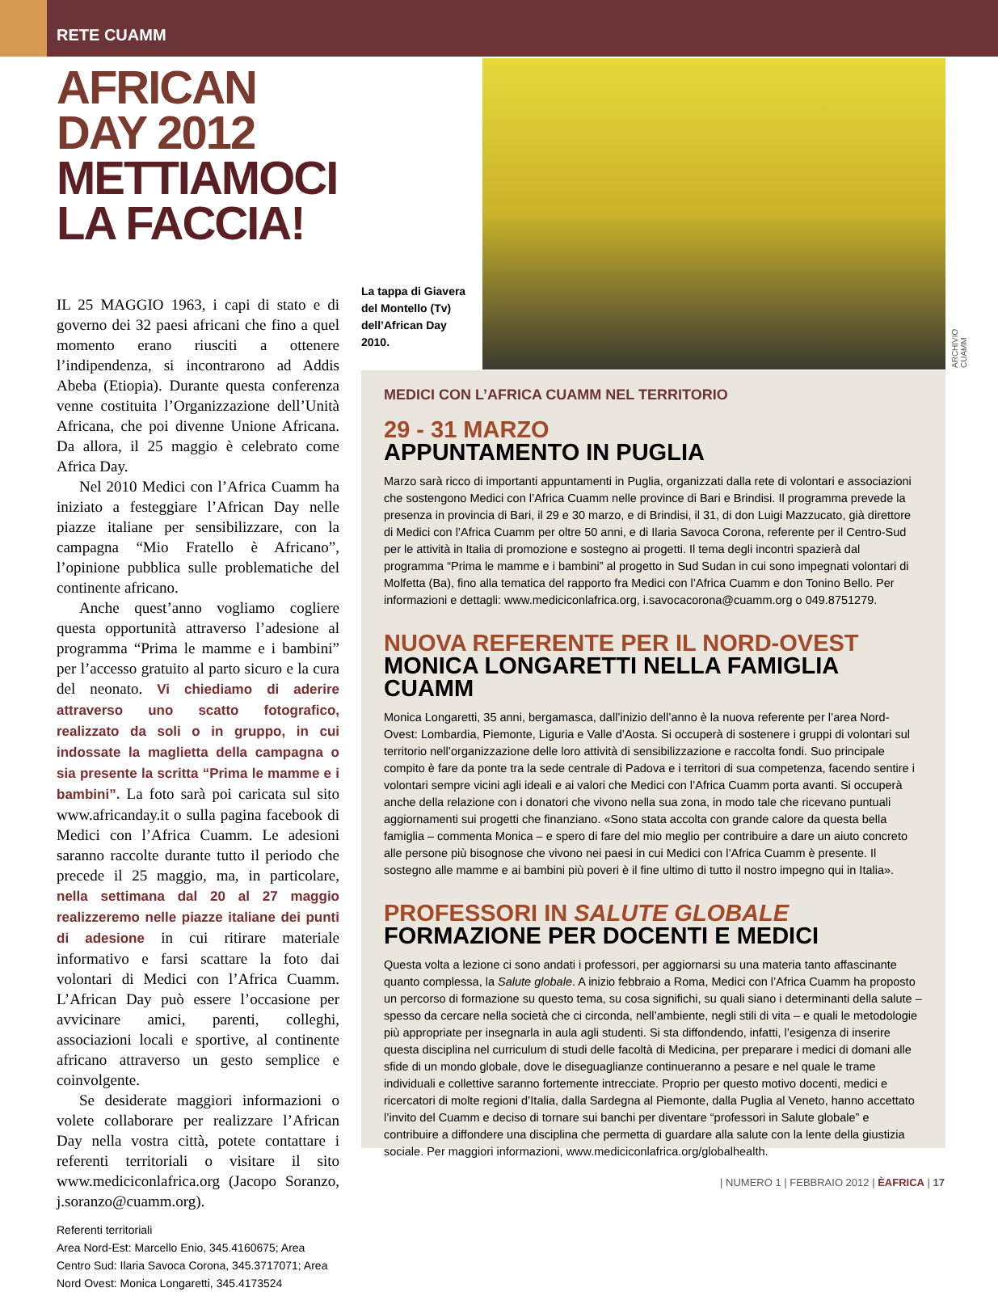RETE CUAMM
AFRICAN DAY 2012
METTIAMOCI LA FACCIA!
IL 25 MAGGIO 1963, i capi di stato e di governo dei 32 paesi africani che fino a quel momento erano riusciti a ottenere l’indipendenza, si incontrarono ad Addis Abeba (Etiopia). Durante questa conferenza venne costituita l’Organizzazione dell’Unità Africana, che poi divenne Unione Africana. Da allora, il 25 maggio è celebrato come Africa Day.
Nel 2010 Medici con l’Africa Cuamm ha iniziato a festeggiare l’African Day nelle piazze italiane per sensibilizzare, con la campagna “Mio Fratello è Africano”, l’opinione pubblica sulle problematiche del continente africano.
Anche quest’anno vogliamo cogliere questa opportunità attraverso l’adesione al programma “Prima le mamme e i bambini” per l’accesso gratuito al parto sicuro e la cura del neonato. Vi chiediamo di aderire attraverso uno scatto fotografico, realizzato da soli o in gruppo, in cui indossate la maglietta della campagna o sia presente la scritta “Prima le mamme e i bambini”. La foto sarà poi caricata sul sito www.africanday.it o sulla pagina facebook di Medici con l’Africa Cuamm. Le adesioni saranno raccolte durante tutto il periodo che precede il 25 maggio, ma, in particolare, nella settimana dal 20 al 27 maggio realizzeremo nelle piazze italiane dei punti di adesione in cui ritirare materiale informativo e farsi scattare la foto dai volontari di Medici con l’Africa Cuamm. L’African Day può essere l’occasione per avvicinare amici, parenti, colleghi, associazioni locali e sportive, al continente africano attraverso un gesto semplice e coinvolgente.
Se desiderate maggiori informazioni o volete collaborare per realizzare l’African Day nella vostra città, potete contattare i referenti territoriali o visitare il sito www.mediciconlafrica.org (Jacopo Soranzo, j.soranzo@cuamm.org).
Referenti territoriali
Area Nord-Est: Marcello Enio, 345.4160675; Area Centro Sud: Ilaria Savoca Corona, 345.3717071; Area Nord Ovest: Monica Longaretti, 345.4173524
La tappa di Giavera del Montello (Tv) dell’African Day 2010.
ARCHIVIO CUAMM
MEDICI CON L’AFRICA CUAMM NEL TERRITORIO
29 - 31 MARZO
APPUNTAMENTO IN PUGLIA
Marzo sarà ricco di importanti appuntamenti in Puglia, organizzati dalla rete di volontari e associazioni che sostengono Medici con l’Africa Cuamm nelle province di Bari e Brindisi. Il programma prevede la presenza in provincia di Bari, il 29 e 30 marzo, e di Brindisi, il 31, di don Luigi Mazzucato, già direttore di Medici con l’Africa Cuamm per oltre 50 anni, e di Ilaria Savoca Corona, referente per il Centro-Sud per le attività in Italia di promozione e sostegno ai progetti. Il tema degli incontri spazierà dal programma “Prima le mamme e i bambini” al progetto in Sud Sudan in cui sono impegnati volontari di Molfetta (Ba), fino alla tematica del rapporto fra Medici con l’Africa Cuamm e don Tonino Bello. Per informazioni e dettagli: www.mediciconlafrica.org, i.savocacorona@cuamm.org o 049.8751279.
NUOVA REFERENTE PER IL NORD-OVEST
MONICA LONGARETTI NELLA FAMIGLIA CUAMM
Monica Longaretti, 35 anni, bergamasca, dall’inizio dell’anno è la nuova referente per l’area Nord-Ovest: Lombardia, Piemonte, Liguria e Valle d’Aosta. Si occuperà di sostenere i gruppi di volontari sul territorio nell’organizzazione delle loro attività di sensibilizzazione e raccolta fondi. Suo principale compito è fare da ponte tra la sede centrale di Padova e i territori di sua competenza, facendo sentire i volontari sempre vicini agli ideali e ai valori che Medici con l’Africa Cuamm porta avanti. Si occuperà anche della relazione con i donatori che vivono nella sua zona, in modo tale che ricevano puntuali aggiornamenti sui progetti che finanziano. «Sono stata accolta con grande calore da questa bella famiglia – commenta Monica – e spero di fare del mio meglio per contribuire a dare un aiuto concreto alle persone più bisognose che vivono nei paesi in cui Medici con l’Africa Cuamm è presente. Il sostegno alle mamme e ai bambini più poveri è il fine ultimo di tutto il nostro impegno qui in Italia».
PROFESSORI IN SALUTE GLOBALE
FORMAZIONE PER DOCENTI E MEDICI
Questa volta a lezione ci sono andati i professori, per aggiornarsi su una materia tanto affascinante quanto complessa, la Salute globale. A inizio febbraio a Roma, Medici con l’Africa Cuamm ha proposto un percorso di formazione su questo tema, su cosa significhi, su quali siano i determinanti della salute – spesso da cercare nella società che ci circonda, nell’ambiente, negli stili di vita – e quali le metodologie più appropriate per insegnarla in aula agli studenti. Si sta diffondendo, infatti, l’esigenza di inserire questa disciplina nel curriculum di studi delle facoltà di Medicina, per preparare i medici di domani alle sfide di un mondo globale, dove le diseguaglianze continueranno a pesare e nel quale le trame individuali e collettive saranno fortemente intrecciate. Proprio per questo motivo docenti, medici e ricercatori di molte regioni d’Italia, dalla Sardegna al Piemonte, dalla Puglia al Veneto, hanno accettato l’invito del Cuamm e deciso di tornare sui banchi per diventare “professori in Salute globale” e contribuire a diffondere una disciplina che permetta di guardare alla salute con la lente della giustizia sociale. Per maggiori informazioni, www.mediciconlafrica.org/globalhealth.
| NUMERO 1 | FEBBRAIO 2012 | ÈAFRICA | 17